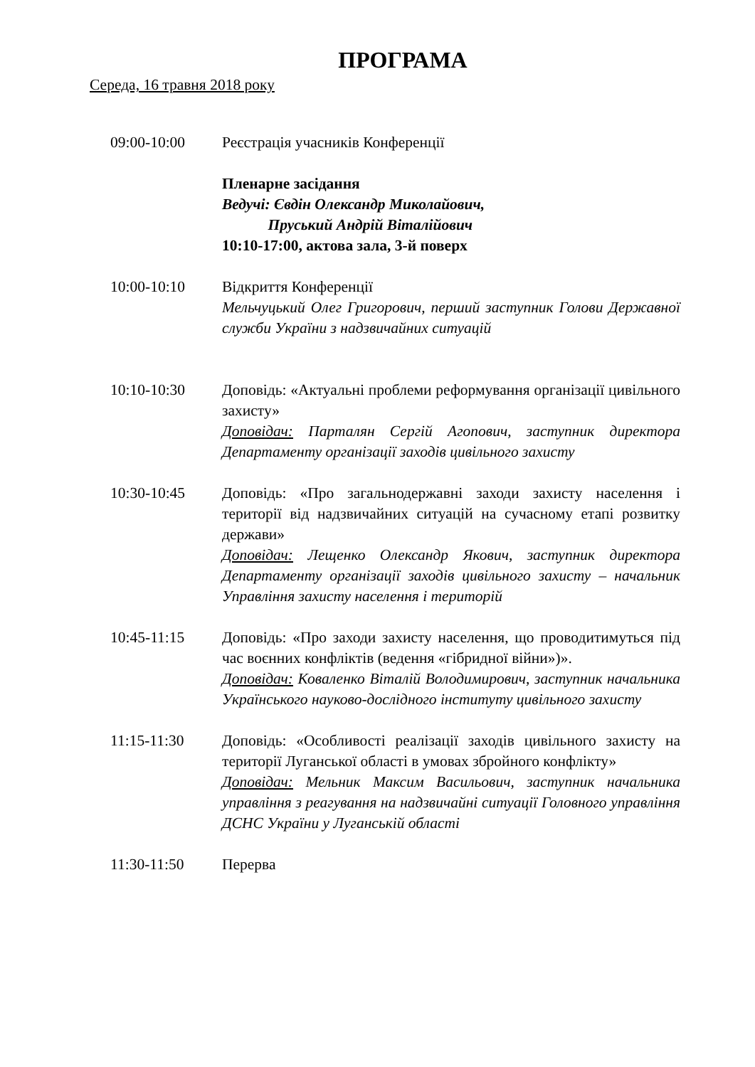ПРОГРАМА
Середа, 16 травня 2018 року
09:00-10:00 Реєстрація учасників Конференції
Пленарне засідання
Ведучі: Євдін Олександр Миколайович,
Пруський Андрій Віталійович
10:10-17:00, актова зала, 3-й поверх
10:00-10:10 Відкриття Конференції
Мельчуцький Олег Григорович, перший заступник Голови Державної служби України з надзвичайних ситуацій
10:10-10:30 Доповідь: «Актуальні проблеми реформування організації цивільного захисту»
Доповідач: Парталян Сергій Агопович, заступник директора Департаменту організації заходів цивільного захисту
10:30-10:45 Доповідь: «Про загальнодержавні заходи захисту населення і території від надзвичайних ситуацій на сучасному етапі розвитку держави»
Доповідач: Лещенко Олександр Якович, заступник директора Департаменту організації заходів цивільного захисту – начальник Управління захисту населення і територій
10:45-11:15 Доповідь: «Про заходи захисту населення, що проводитимуться під час воєнних конфліктів (ведення «гібридної війни»)».
Доповідач: Коваленко Віталій Володимирович, заступник начальника Українського науково-дослідного інституту цивільного захисту
11:15-11:30 Доповідь: «Особливості реалізації заходів цивільного захисту на території Луганської області в умовах збройного конфлікту»
Доповідач: Мельник Максим Васильович, заступник начальника управління з реагування на надзвичайні ситуації Головного управління ДСНС України у Луганській області
11:30-11:50 Перерва